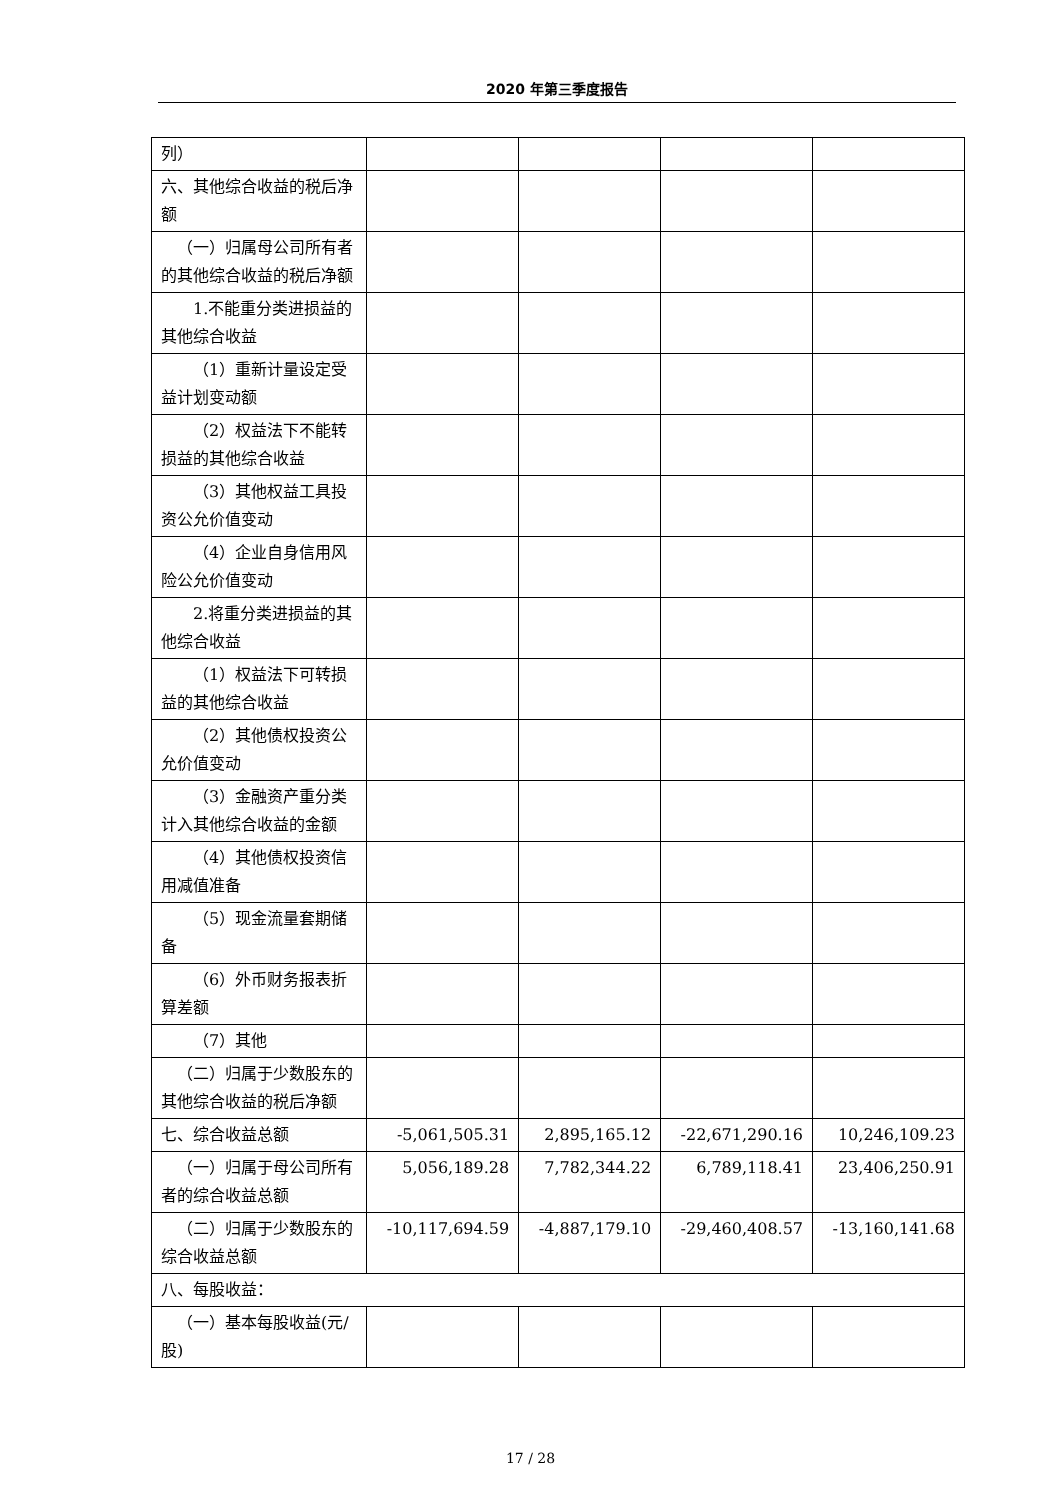2020 年第三季度报告
| 列） | | | | |
| 六、其他综合收益的税后净额 | | | | |
| （一）归属母公司所有者的其他综合收益的税后净额 | | | | |
| 1.不能重分类进损益的其他综合收益 | | | | |
| （1）重新计量设定受益计划变动额 | | | | |
| （2）权益法下不能转损益的其他综合收益 | | | | |
| （3）其他权益工具投资公允价值变动 | | | | |
| （4）企业自身信用风险公允价值变动 | | | | |
| 2.将重分类进损益的其他综合收益 | | | | |
| （1）权益法下可转损益的其他综合收益 | | | | |
| （2）其他债权投资公允价值变动 | | | | |
| （3）金融资产重分类计入其他综合收益的金额 | | | | |
| （4）其他债权投资信用减值准备 | | | | |
| （5）现金流量套期储备 | | | | |
| （6）外币财务报表折算差额 | | | | |
| （7）其他 | | | | |
| （二）归属于少数股东的其他综合收益的税后净额 | | | | |
| 七、综合收益总额 | -5,061,505.31 | 2,895,165.12 | -22,671,290.16 | 10,246,109.23 |
| （一）归属于母公司所有者的综合收益总额 | 5,056,189.28 | 7,782,344.22 | 6,789,118.41 | 23,406,250.91 |
| （二）归属于少数股东的综合收益总额 | -10,117,694.59 | -4,887,179.10 | -29,460,408.57 | -13,160,141.68 |
| 八、每股收益： | | | | |
| （一）基本每股收益(元/股) | | | | |
17 / 28